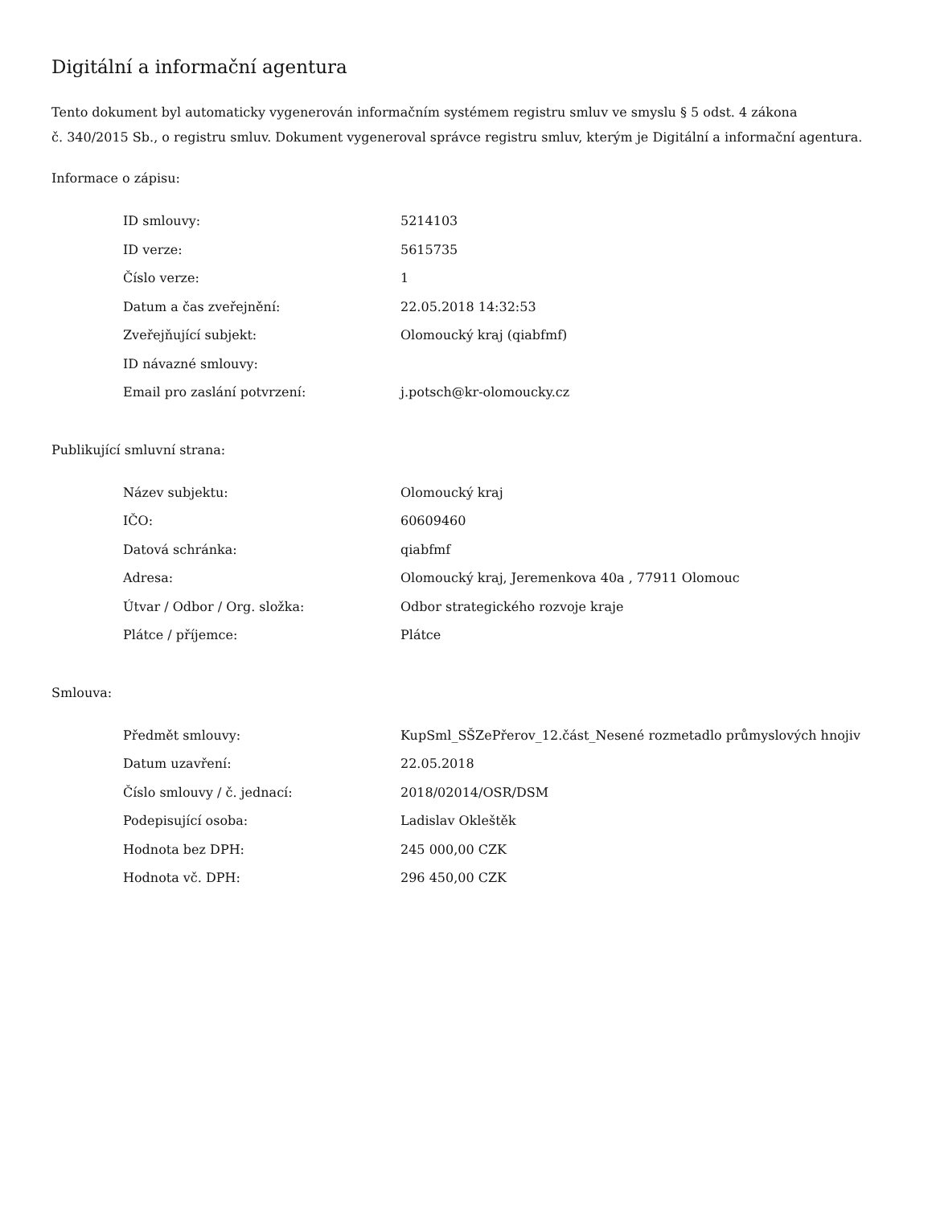Digitální a informační agentura
Tento dokument byl automaticky vygenerován informačním systémem registru smluv ve smyslu § 5 odst. 4 zákona
č. 340/2015 Sb., o registru smluv. Dokument vygeneroval správce registru smluv, kterým je Digitální a informační agentura.
Informace o zápisu:
| ID smlouvy: | 5214103 |
| ID verze: | 5615735 |
| Číslo verze: | 1 |
| Datum a čas zveřejnění: | 22.05.2018 14:32:53 |
| Zveřejňující subjekt: | Olomoucký kraj (qiabfmf) |
| ID návazné smlouvy: | |
| Email pro zaslání potvrzení: | j.potsch@kr-olomoucky.cz |
Publikující smluvní strana:
| Název subjektu: | Olomoucký kraj |
| IČO: | 60609460 |
| Datová schránka: | qiabfmf |
| Adresa: | Olomoucký kraj, Jeremenkova 40a , 77911 Olomouc |
| Útvar / Odbor / Org. složka: | Odbor strategického rozvoje kraje |
| Plátce / příjemce: | Plátce |
Smlouva:
| Předmět smlouvy: | KupSml_SŠZePřerov_12.část_Nesené rozmetadlo průmyslových hnojiv |
| Datum uzavření: | 22.05.2018 |
| Číslo smlouvy / č. jednací: | 2018/02014/OSR/DSM |
| Podepisující osoba: | Ladislav Okleštěk |
| Hodnota bez DPH: | 245 000,00 CZK |
| Hodnota vč. DPH: | 296 450,00 CZK |